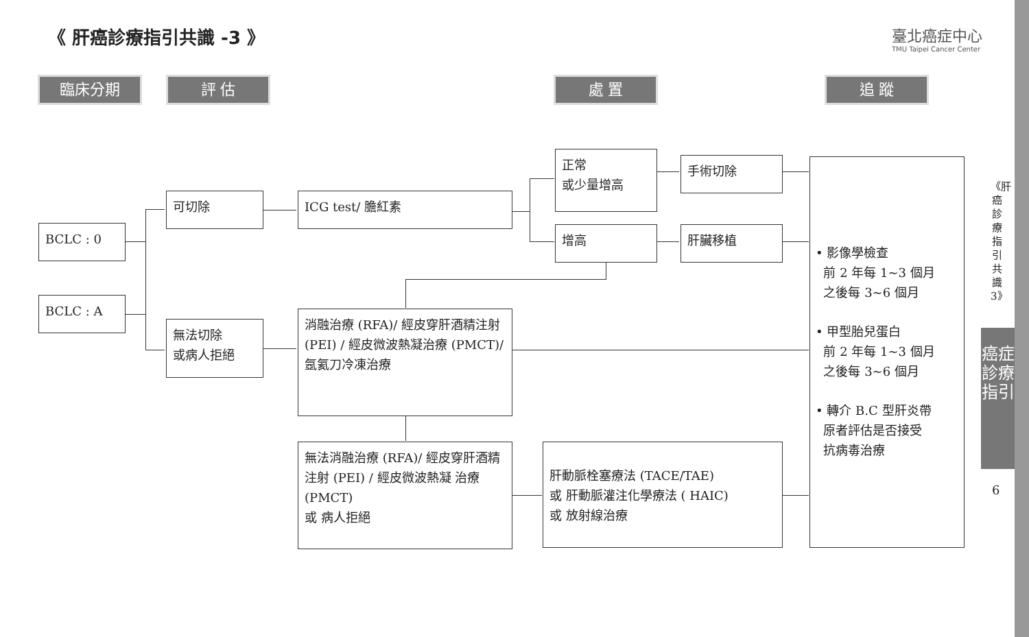《 肝癌診療指引共識 -3 》
臺北癌症中心
TMU Taipei Cancer Center
臨床分期 評 估 處 置 追 蹤
BCLC : 0
BCLC : A
可切除
無法切除
或病人拒絕
ICG test/ 膽紅素
正常
或少量增高
增高
手術切除
肝臟移植
消融治療 (RFA)/ 經皮穿肝酒精注射 (PEI) / 經皮微波熱凝治療 (PMCT)/
氬氦刀冷凍治療
無法消融治療 (RFA)/ 經皮穿肝酒精注射 (PEI) / 經皮微波熱凝 治療 (PMCT)
或 病人拒絕
肝動脈栓塞療法 (TACE/TAE)
或 肝動脈灌注化學療法 ( HAIC)
或 放射線治療
• 影像學檢查
前 2 年每 1~3 個月
之後每 3~6 個月
• 甲型胎兒蛋白
前 2 年每 1~3 個月
之後每 3~6 個月
• 轉介 B.C 型肝炎帶
原者評估是否接受
抗病毒治療
《肝癌診療指引共識3》
癌症診療指引
6